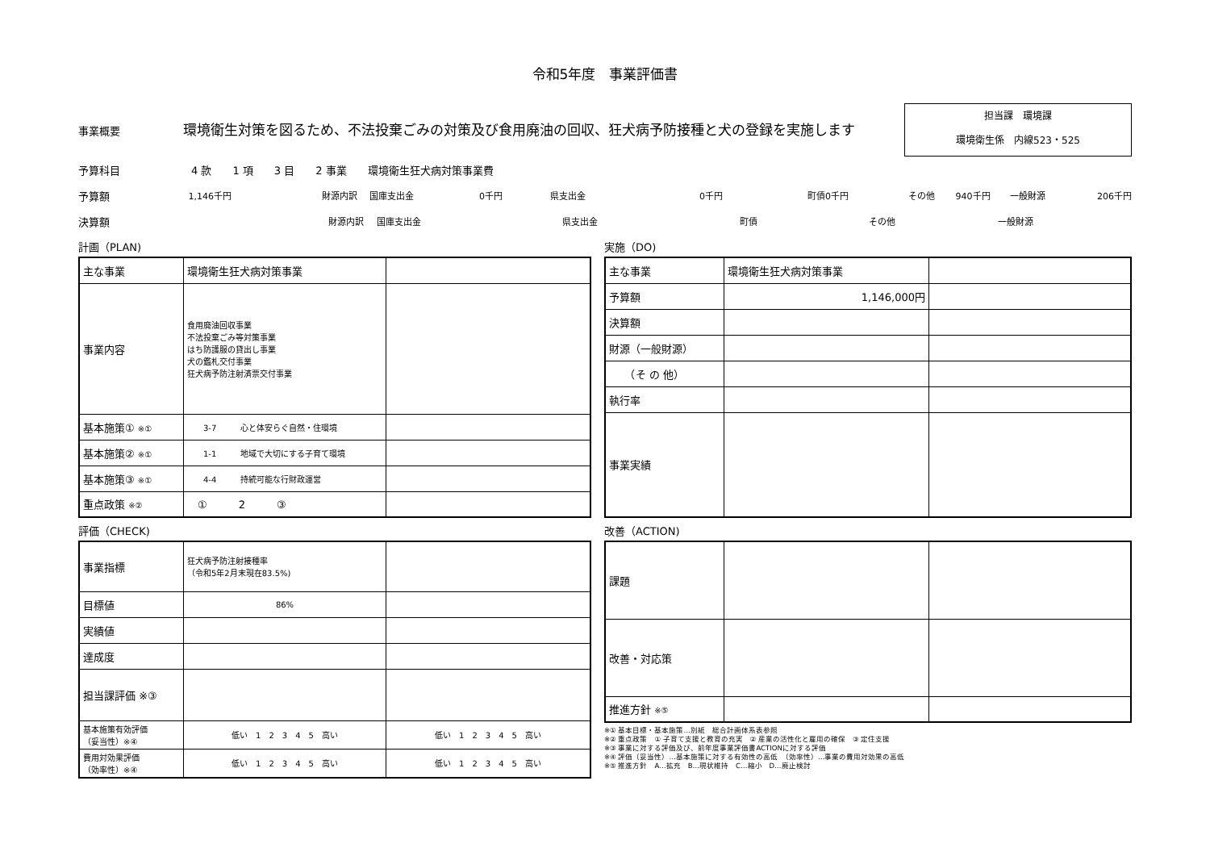令和5年度　事業評価書
事業概要 環境衛生対策を図るため、不法投棄ごみの対策及び食用廃油の回収、狂犬病予防接種と犬の登録を実施します
担当課　環境課
環境衛生係　内線523・525
予算科目 4 款　　1 項　　3 目　　2 事業　　環境衛生狂犬病対策事業費
予算額 1,146千円 財源内訳 国庫支出金 0千円 県支出金 0千円 町債 0千円 その他 940千円 一般財源 206千円
決算額 財源内訳 国庫支出金 県支出金 町債 その他 一般財源
計画（PLAN)
| 主な事業 | 環境衛生狂犬病対策事業 | |
| 事業内容 | 食用廃油回収事業 不法投棄ごみ等対策事業 はち防護服の貸出し事業 犬の鑑札交付事業 狂犬病予防注射済票交付事業 | |
| 基本施策① ※① | 3-7 心と体安らぐ自然・住環境 | |
| 基本施策② ※① | 1-1 地域で大切にする子育て環境 | |
| 基本施策③ ※① | 4-4 持続可能な行財政運営 | |
| 重点政策 ※② | ① 2 ③ | |
評価（CHECK)
| 事業指標 | 狂犬病予防注射接種率 （令和5年2月末現在83.5%) | |
| 目標値 | 86% | |
| 実績値 | | |
| 達成度 | | |
| 担当課評価 ※③ | | |
| 基本施策有効評価 （妥当性）※④ | 低い 1 2 3 4 5 高い | 低い 1 2 3 4 5 高い |
| 費用対効果評価 （効率性）※④ | 低い 1 2 3 4 5 高い | 低い 1 2 3 4 5 高い |
実施（DO)
| 主な事業 | 環境衛生狂犬病対策事業 | |
| 予算額 | 1,146,000円 | |
| 決算額 | | |
| 財源（一般財源） | | |
| （そ の 他） | | |
| 執行率 | | |
| 事業実績 | | |
改善（ACTION)
| 課題 | | |
| 改善・対応策 | | |
| 推進方針 ※⑤ | | |
※① 基本目標・基本施策…別紙　総合計画体系表参照
※② 重点政策　① 子育て支援と教育の充実　② 産業の活性化と雇用の確保　③ 定住支援
※③ 事業に対する評価及び、前年度事業評価書ACTIONに対する評価
※④ 評価（妥当性）…基本施策に対する有効性の高低　（効率性）…事業の費用対効果の高低
※⑤ 推進方針　A…拡充　B…現状維持　C…縮小　D…廃止検討